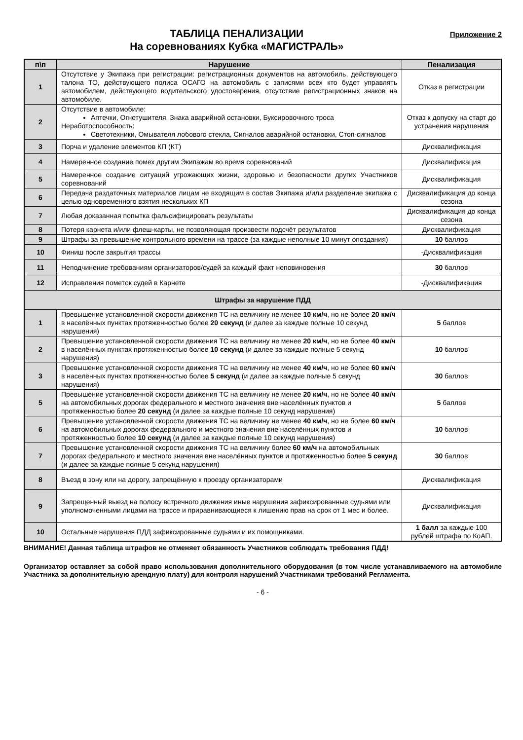ТАБЛИЦА ПЕНАЛИЗАЦИИ
На соревнованиях Кубка «МАГИСТРАЛЬ»
Приложение 2
| п\п | Нарушение | Пенализация |
| --- | --- | --- |
| 1 | Отсутствие у Экипажа при регистрации: регистрационных документов на автомобиль, действующего талона ТО, действующего полиса ОСАГО на автомобиль с записями всех кто будет управлять автомобилем, действующего водительского удостоверения, отсутствие регистрационных знаков на автомобиле. | Отказ в регистрации |
| 2 | Отсутствие в автомобиле: Аптечки, Огнетушителя, Знака аварийной остановки, Буксировочного троса Неработоспособность: Светотехники, Омывателя лобового стекла, Сигналов аварийной остановки, Стоп-сигналов | Отказ к допуску на старт до устранения нарушения |
| 3 | Порча и удаление элементов КП (КТ) | Дисквалификация |
| 4 | Намеренное создание помех другим Экипажам во время соревнований | Дисквалификация |
| 5 | Намеренное создание ситуаций угрожающих жизни, здоровью и безопасности других Участников соревнований | Дисквалификация |
| 6 | Передача раздаточных материалов лицам не входящим в состав Экипажа и/или разделение экипажа с целью одновременного взятия нескольких КП | Дисквалификация до конца сезона |
| 7 | Любая доказанная попытка фальсифицировать результаты | Дисквалификация до конца сезона |
| 8 | Потеря карнета и/или флеш-карты, не позволяющая произвести подсчёт результатов | Дисквалификация |
| 9 | Штрафы за превышение контрольного времени на трассе (за каждые неполные 10 минут опоздания) | 10 баллов |
| 10 | Финиш после закрытия трассы | -Дисквалификация |
| 11 | Неподчинение требованиям организаторов/судей за каждый факт неповиновения | 30 баллов |
| 12 | Исправления пометок судей в Карнете | -Дисквалификация |
| Штрафы за нарушение ПДД | | |
| 1 | Превышение установленной скорости движения ТС на величину не менее 10 км/ч , но не более 20 км/ч в населённых пунктах протяженностью более 20 секунд (и далее за каждые полные 10 секунд нарушения) | 5 баллов |
| 2 | Превышение установленной скорости движения ТС на величину не менее 20 км/ч , но не более 40 км/ч в населённых пунктах протяженностью более 10 секунд (и далее за каждые полные 5 секунд нарушения) | 10 баллов |
| 3 | Превышение установленной скорости движения ТС на величину не менее 40 км/ч , но не более 60 км/ч в населённых пунктах протяженностью более 5 секунд (и далее за каждые полные 5 секунд нарушения) | 30 баллов |
| 5 | Превышение установленной скорости движения ТС на величину не менее 20 км/ч , но не более 40 км/ч на автомобильных дорогах федерального и местного значения вне населённых пунктов и протяженностью более 20 секунд (и далее за каждые полные 10 секунд нарушения) | 5 баллов |
| 6 | Превышение установленной скорости движения ТС на величину не менее 40 км/ч , но не более 60 км/ч на автомобильных дорогах федерального и местного значения вне населённых пунктов и протяженностью более 10 секунд (и далее за каждые полные 10 секунд нарушения) | 10 баллов |
| 7 | Превышение установленной скорости движения ТС на величину более 60 км/ч на автомобильных дорогах федерального и местного значения вне населённых пунктов и протяженностью более 5 секунд (и далее за каждые полные 5 секунд нарушения) | 30 баллов |
| 8 | Въезд в зону или на дорогу, запрещённую к проезду организаторами | Дисквалификация |
| 9 | Запрещенный выезд на полосу встречного движения иные нарушения зафиксированные судьями или уполномоченными лицами на трассе и приравнивающиеся к лишению прав на срок от 1 мес и более. | Дисквалификация |
| 10 | Остальные нарушения ПДД зафиксированные судьями и их помощниками. | 1 балл за каждые 100 рублей штрафа по КоАП. |
ВНИМАНИЕ! Данная таблица штрафов не отменяет обязанность Участников соблюдать требования ПДД!
Организатор оставляет за собой право использования дополнительного оборудования (в том числе устанавливаемого на автомобиле Участника за дополнительную арендную плату) для контроля нарушений Участниками требований Регламента.
- 6 -